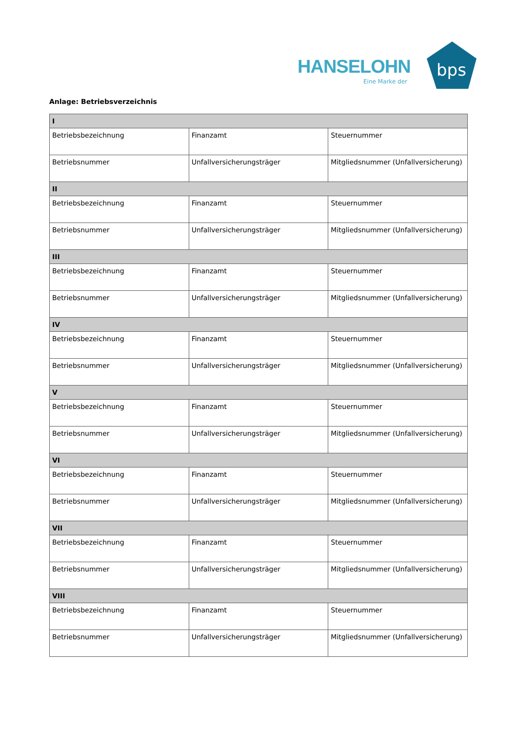HANSELOHN
Eine Marke der
bps
Anlage: Betriebsverzeichnis
| I | | |
| --- | --- | --- |
| Betriebsbezeichnung | Finanzamt | Steuernummer |
| Betriebsnummer | Unfallversicherungsträger | Mitgliedsnummer (Unfallversicherung) |
| II | | |
| Betriebsbezeichnung | Finanzamt | Steuernummer |
| Betriebsnummer | Unfallversicherungsträger | Mitgliedsnummer (Unfallversicherung) |
| III | | |
| Betriebsbezeichnung | Finanzamt | Steuernummer |
| Betriebsnummer | Unfallversicherungsträger | Mitgliedsnummer (Unfallversicherung) |
| IV | | |
| Betriebsbezeichnung | Finanzamt | Steuernummer |
| Betriebsnummer | Unfallversicherungsträger | Mitgliedsnummer (Unfallversicherung) |
| V | | |
| Betriebsbezeichnung | Finanzamt | Steuernummer |
| Betriebsnummer | Unfallversicherungsträger | Mitgliedsnummer (Unfallversicherung) |
| VI | | |
| Betriebsbezeichnung | Finanzamt | Steuernummer |
| Betriebsnummer | Unfallversicherungsträger | Mitgliedsnummer (Unfallversicherung) |
| VII | | |
| Betriebsbezeichnung | Finanzamt | Steuernummer |
| Betriebsnummer | Unfallversicherungsträger | Mitgliedsnummer (Unfallversicherung) |
| VIII | | |
| Betriebsbezeichnung | Finanzamt | Steuernummer |
| Betriebsnummer | Unfallversicherungsträger | Mitgliedsnummer (Unfallversicherung) |